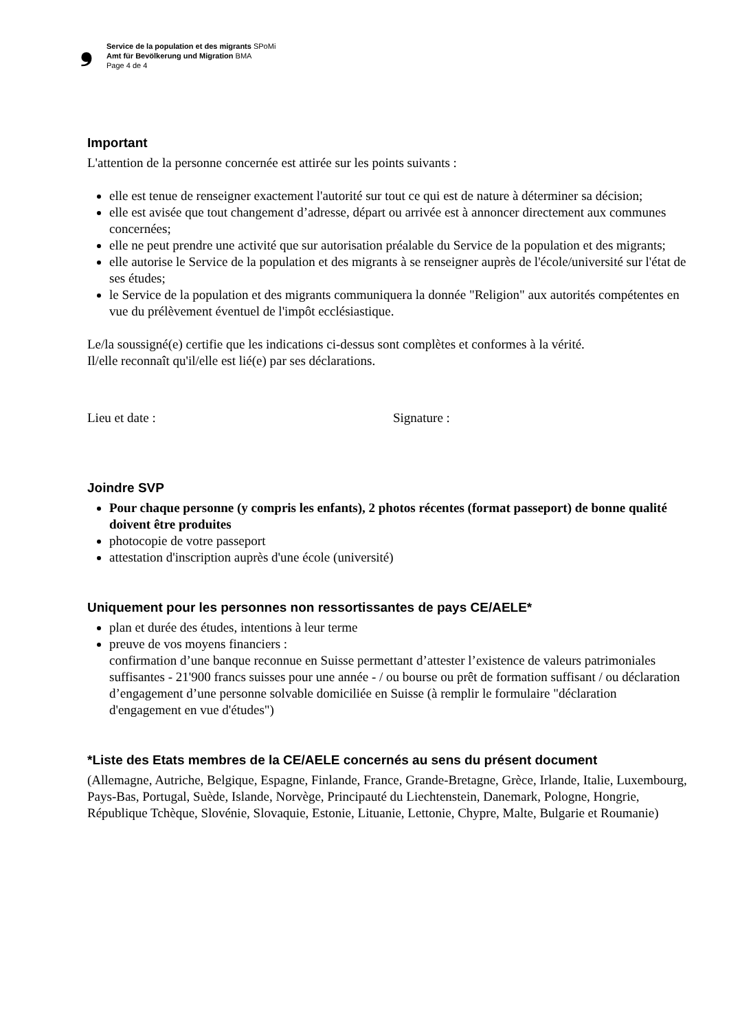❟
Service de la population et des migrants SPoMi
Amt für Bevölkerung und Migration BMA
Page 4 de 4
Important
L'attention de la personne concernée est attirée sur les points suivants :
elle est tenue de renseigner exactement l'autorité sur tout ce qui est de nature à déterminer sa décision;
elle est avisée que tout changement d’adresse, départ ou arrivée est à annoncer directement aux communes concernées;
elle ne peut prendre une activité que sur autorisation préalable du Service de la population et des migrants;
elle autorise le Service de la population et des migrants à se renseigner auprès de l'école/université sur l'état de ses études;
le Service de la population et des migrants communiquera la donnée "Religion" aux autorités compétentes en vue du prélèvement éventuel de l'impôt ecclésiastique.
Le/la soussigné(e) certifie que les indications ci-dessus sont complètes et conformes à la vérité.
Il/elle reconnaît qu'il/elle est lié(e) par ses déclarations.
Lieu et date : Signature :
Joindre SVP
Pour chaque personne (y compris les enfants), 2 photos récentes (format passeport) de bonne qualité doivent être produites
photocopie de votre passeport
attestation d'inscription auprès d'une école (université)
Uniquement pour les personnes non ressortissantes de pays CE/AELE*
plan et durée des études, intentions à leur terme
preuve de vos moyens financiers :
confirmation d’une banque reconnue en Suisse permettant d’attester l’existence de valeurs patrimoniales suffisantes - 21'900 francs suisses pour une année - / ou bourse ou prêt de formation suffisant / ou déclaration d’engagement d’une personne solvable domiciliée en Suisse (à remplir le formulaire "déclaration d'engagement en vue d'études")
*Liste des Etats membres de la CE/AELE concernés au sens du présent document
(Allemagne, Autriche, Belgique, Espagne, Finlande, France, Grande-Bretagne, Grèce, Irlande, Italie, Luxembourg, Pays-Bas, Portugal, Suède, Islande, Norvège, Principauté du Liechtenstein, Danemark, Pologne, Hongrie, République Tchèque, Slovénie, Slovaquie, Estonie, Lituanie, Lettonie, Chypre, Malte, Bulgarie et Roumanie)